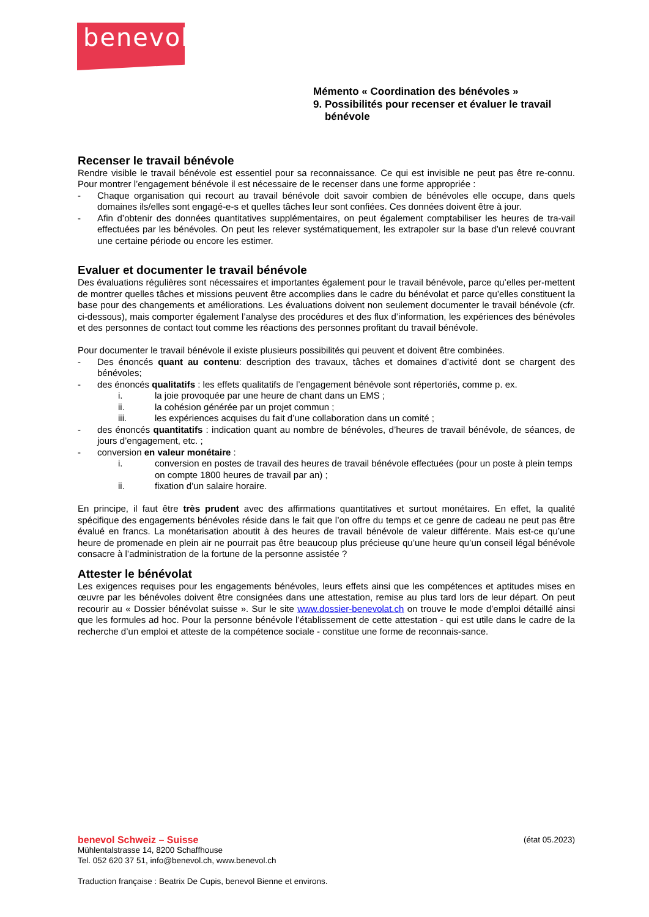benevol
Mémento « Coordination des bénévoles »
9. Possibilités pour recenser et évaluer le travail
bénévole
Recenser le travail bénévole
Rendre visible le travail bénévole est essentiel pour sa reconnaissance. Ce qui est invisible ne peut pas être re-connu. Pour montrer l’engagement bénévole il est nécessaire de le recenser dans une forme appropriée :
- Chaque organisation qui recourt au travail bénévole doit savoir combien de bénévoles elle occupe, dans quels domaines ils/elles sont engagé-e-s et quelles tâches leur sont confiées. Ces données doivent être à jour.
- Afin d’obtenir des données quantitatives supplémentaires, on peut également comptabiliser les heures de tra-vail effectuées par les bénévoles. On peut les relever systématiquement, les extrapoler sur la base d’un relevé couvrant une certaine période ou encore les estimer.
Evaluer et documenter le travail bénévole
Des évaluations régulières sont nécessaires et importantes également pour le travail bénévole, parce qu’elles per-mettent de montrer quelles tâches et missions peuvent être accomplies dans le cadre du bénévolat et parce qu’elles constituent la base pour des changements et améliorations. Les évaluations doivent non seulement documenter le travail bénévole (cfr. ci-dessous), mais comporter également l’analyse des procédures et des flux d’information, les expériences des bénévoles et des personnes de contact tout comme les réactions des personnes profitant du travail bénévole.
Pour documenter le travail bénévole il existe plusieurs possibilités qui peuvent et doivent être combinées.
- Des énoncés quant au contenu: description des travaux, tâches et domaines d’activité dont se chargent des bénévoles;
- des énoncés qualitatifs : les effets qualitatifs de l’engagement bénévole sont répertoriés, comme p. ex.
i. la joie provoquée par une heure de chant dans un EMS ;
ii. la cohésion générée par un projet commun ;
iii. les expériences acquises du fait d’une collaboration dans un comité ;
- des énoncés quantitatifs : indication quant au nombre de bénévoles, d’heures de travail bénévole, de séances, de jours d’engagement, etc. ;
- conversion en valeur monétaire :
i. conversion en postes de travail des heures de travail bénévole effectuées (pour un poste à plein temps on compte 1800 heures de travail par an) ;
ii. fixation d’un salaire horaire.
En principe, il faut être très prudent avec des affirmations quantitatives et surtout monétaires. En effet, la qualité spécifique des engagements bénévoles réside dans le fait que l’on offre du temps et ce genre de cadeau ne peut pas être évalué en francs. La monétarisation aboutit à des heures de travail bénévole de valeur différente. Mais est-ce qu’une heure de promenade en plein air ne pourrait pas être beaucoup plus précieuse qu’une heure qu’un conseil légal bénévole consacre à l’administration de la fortune de la personne assistée ?
Attester le bénévolat
Les exigences requises pour les engagements bénévoles, leurs effets ainsi que les compétences et aptitudes mises en œuvre par les bénévoles doivent être consignées dans une attestation, remise au plus tard lors de leur départ. On peut recourir au « Dossier bénévolat suisse ». Sur le site www.dossier-benevolat.ch on trouve le mode d’emploi détaillé ainsi que les formules ad hoc. Pour la personne bénévole l’établissement de cette attestation - qui est utile dans le cadre de la recherche d’un emploi et atteste de la compétence sociale - constitue une forme de reconnais-sance.
benevol Schweiz – Suisse (état 05.2023)
Mühlentalstrasse 14, 8200 Schaffhouse
Tel. 052 620 37 51, info@benevol.ch, www.benevol.ch
Traduction française : Beatrix De Cupis, benevol Bienne et environs.